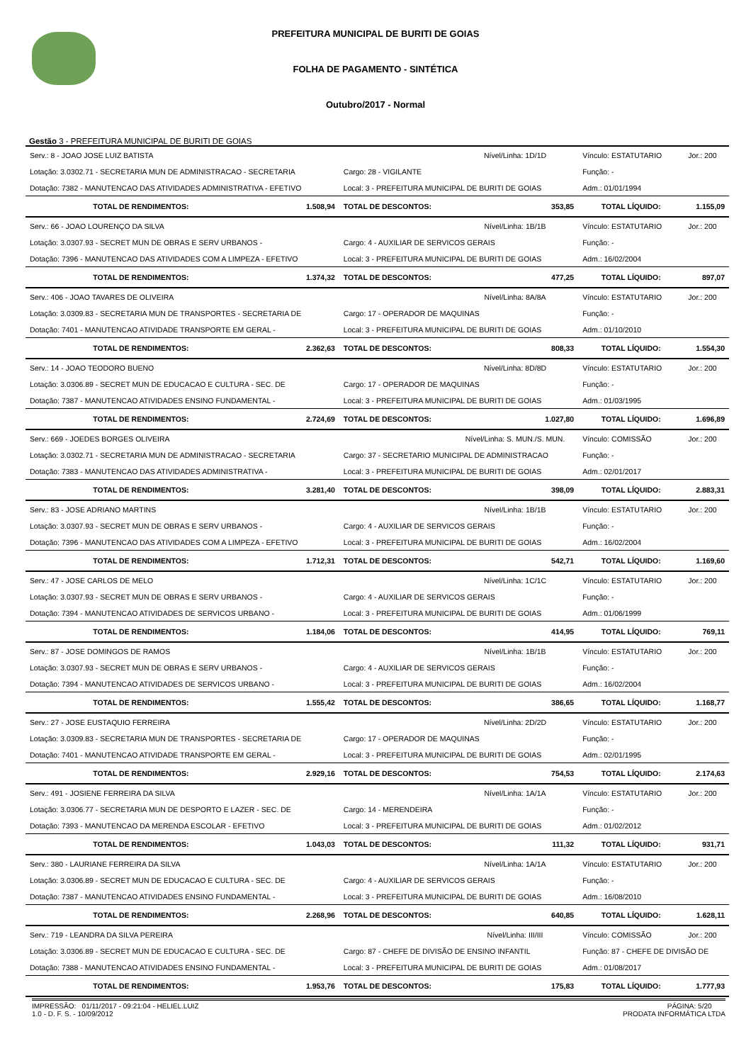PREFEITURA MUNICIPAL DE BURITI DE GOIAS
FOLHA DE PAGAMENTO - SINTÉTICA
Outubro/2017 - Normal
Gestão 3 - PREFEITURA MUNICIPAL DE BURITI DE GOIAS
| Serv.: 8 - JOAO JOSE LUIZ BATISTA | | | Nível/Linha: 1D/1D | Vínculo: ESTATUTARIO | Jor.: 200 |
| Lotação: 3.0302.71 - SECRETARIA MUN DE ADMINISTRACAO - SECRETARIA | | Cargo: 28 - VIGILANTE | | Função: - | |
| Dotação: 7382 - MANUTENCAO DAS ATIVIDADES ADMINISTRATIVA - EFETIVO | | Local: 3 - PREFEITURA MUNICIPAL DE BURITI DE GOIAS | | Adm.: 01/01/1994 | |
| TOTAL DE RENDIMENTOS: | 1.508,94 | TOTAL DE DESCONTOS: | 353,85 | TOTAL LÍQUIDO: | 1.155,09 |
| Serv.: 66 - JOAO LOURENÇO DA SILVA | | | Nível/Linha: 1B/1B | Vínculo: ESTATUTARIO | Jor.: 200 |
| Lotação: 3.0307.93 - SECRET MUN DE OBRAS E SERV URBANOS - | | Cargo: 4 - AUXILIAR DE SERVICOS GERAIS | | Função: - | |
| Dotação: 7396 - MANUTENCAO DAS ATIVIDADES COM A LIMPEZA - EFETIVO | | Local: 3 - PREFEITURA MUNICIPAL DE BURITI DE GOIAS | | Adm.: 16/02/2004 | |
| TOTAL DE RENDIMENTOS: | 1.374,32 | TOTAL DE DESCONTOS: | 477,25 | TOTAL LÍQUIDO: | 897,07 |
| Serv.: 406 - JOAO TAVARES DE OLIVEIRA | | | Nível/Linha: 8A/8A | Vínculo: ESTATUTARIO | Jor.: 200 |
| Lotação: 3.0309.83 - SECRETARIA MUN DE TRANSPORTES - SECRETARIA DE | | Cargo: 17 - OPERADOR DE MAQUINAS | | Função: - | |
| Dotação: 7401 - MANUTENCAO ATIVIDADE TRANSPORTE EM GERAL - | | Local: 3 - PREFEITURA MUNICIPAL DE BURITI DE GOIAS | | Adm.: 01/10/2010 | |
| TOTAL DE RENDIMENTOS: | 2.362,63 | TOTAL DE DESCONTOS: | 808,33 | TOTAL LÍQUIDO: | 1.554,30 |
| Serv.: 14 - JOAO TEODORO BUENO | | | Nível/Linha: 8D/8D | Vínculo: ESTATUTARIO | Jor.: 200 |
| Lotação: 3.0306.89 - SECRET MUN DE EDUCACAO E CULTURA - SEC. DE | | Cargo: 17 - OPERADOR DE MAQUINAS | | Função: - | |
| Dotação: 7387 - MANUTENCAO ATIVIDADES ENSINO FUNDAMENTAL - | | Local: 3 - PREFEITURA MUNICIPAL DE BURITI DE GOIAS | | Adm.: 01/03/1995 | |
| TOTAL DE RENDIMENTOS: | 2.724,69 | TOTAL DE DESCONTOS: | 1.027,80 | TOTAL LÍQUIDO: | 1.696,89 |
| Serv.: 669 - JOEDES BORGES OLIVEIRA | | | Nível/Linha: S. MUN./S. MUN. | Vínculo: COMISSÃO | Jor.: 200 |
| Lotação: 3.0302.71 - SECRETARIA MUN DE ADMINISTRACAO - SECRETARIA | | Cargo: 37 - SECRETARIO MUNICIPAL DE ADMINISTRACAO | | Função: - | |
| Dotação: 7383 - MANUTENCAO DAS ATIVIDADES ADMINISTRATIVA - | | Local: 3 - PREFEITURA MUNICIPAL DE BURITI DE GOIAS | | Adm.: 02/01/2017 | |
| TOTAL DE RENDIMENTOS: | 3.281,40 | TOTAL DE DESCONTOS: | 398,09 | TOTAL LÍQUIDO: | 2.883,31 |
| Serv.: 83 - JOSE ADRIANO MARTINS | | | Nível/Linha: 1B/1B | Vínculo: ESTATUTARIO | Jor.: 200 |
| Lotação: 3.0307.93 - SECRET MUN DE OBRAS E SERV URBANOS - | | Cargo: 4 - AUXILIAR DE SERVICOS GERAIS | | Função: - | |
| Dotação: 7396 - MANUTENCAO DAS ATIVIDADES COM A LIMPEZA - EFETIVO | | Local: 3 - PREFEITURA MUNICIPAL DE BURITI DE GOIAS | | Adm.: 16/02/2004 | |
| TOTAL DE RENDIMENTOS: | 1.712,31 | TOTAL DE DESCONTOS: | 542,71 | TOTAL LÍQUIDO: | 1.169,60 |
| Serv.: 47 - JOSE CARLOS DE MELO | | | Nível/Linha: 1C/1C | Vínculo: ESTATUTARIO | Jor.: 200 |
| Lotação: 3.0307.93 - SECRET MUN DE OBRAS E SERV URBANOS - | | Cargo: 4 - AUXILIAR DE SERVICOS GERAIS | | Função: - | |
| Dotação: 7394 - MANUTENCAO ATIVIDADES DE SERVICOS URBANO - | | Local: 3 - PREFEITURA MUNICIPAL DE BURITI DE GOIAS | | Adm.: 01/06/1999 | |
| TOTAL DE RENDIMENTOS: | 1.184,06 | TOTAL DE DESCONTOS: | 414,95 | TOTAL LÍQUIDO: | 769,11 |
| Serv.: 87 - JOSE DOMINGOS DE RAMOS | | | Nível/Linha: 1B/1B | Vínculo: ESTATUTARIO | Jor.: 200 |
| Lotação: 3.0307.93 - SECRET MUN DE OBRAS E SERV URBANOS - | | Cargo: 4 - AUXILIAR DE SERVICOS GERAIS | | Função: - | |
| Dotação: 7394 - MANUTENCAO ATIVIDADES DE SERVICOS URBANO - | | Local: 3 - PREFEITURA MUNICIPAL DE BURITI DE GOIAS | | Adm.: 16/02/2004 | |
| TOTAL DE RENDIMENTOS: | 1.555,42 | TOTAL DE DESCONTOS: | 386,65 | TOTAL LÍQUIDO: | 1.168,77 |
| Serv.: 27 - JOSE EUSTAQUIO FERREIRA | | | Nível/Linha: 2D/2D | Vínculo: ESTATUTARIO | Jor.: 200 |
| Lotação: 3.0309.83 - SECRETARIA MUN DE TRANSPORTES - SECRETARIA DE | | Cargo: 17 - OPERADOR DE MAQUINAS | | Função: - | |
| Dotação: 7401 - MANUTENCAO ATIVIDADE TRANSPORTE EM GERAL - | | Local: 3 - PREFEITURA MUNICIPAL DE BURITI DE GOIAS | | Adm.: 02/01/1995 | |
| TOTAL DE RENDIMENTOS: | 2.929,16 | TOTAL DE DESCONTOS: | 754,53 | TOTAL LÍQUIDO: | 2.174,63 |
| Serv.: 491 - JOSIENE FERREIRA DA SILVA | | | Nível/Linha: 1A/1A | Vínculo: ESTATUTARIO | Jor.: 200 |
| Lotação: 3.0306.77 - SECRETARIA MUN DE DESPORTO E LAZER - SEC. DE | | Cargo: 14 - MERENDEIRA | | Função: - | |
| Dotação: 7393 - MANUTENCAO DA MERENDA ESCOLAR - EFETIVO | | Local: 3 - PREFEITURA MUNICIPAL DE BURITI DE GOIAS | | Adm.: 01/02/2012 | |
| TOTAL DE RENDIMENTOS: | 1.043,03 | TOTAL DE DESCONTOS: | 111,32 | TOTAL LÍQUIDO: | 931,71 |
| Serv.: 380 - LAURIANE FERREIRA DA SILVA | | | Nível/Linha: 1A/1A | Vínculo: ESTATUTARIO | Jor.: 200 |
| Lotação: 3.0306.89 - SECRET MUN DE EDUCACAO E CULTURA - SEC. DE | | Cargo: 4 - AUXILIAR DE SERVICOS GERAIS | | Função: - | |
| Dotação: 7387 - MANUTENCAO ATIVIDADES ENSINO FUNDAMENTAL - | | Local: 3 - PREFEITURA MUNICIPAL DE BURITI DE GOIAS | | Adm.: 16/08/2010 | |
| TOTAL DE RENDIMENTOS: | 2.268,96 | TOTAL DE DESCONTOS: | 640,85 | TOTAL LÍQUIDO: | 1.628,11 |
| Serv.: 719 - LEANDRA DA SILVA PEREIRA | | | Nível/Linha: III/III | Vínculo: COMISSÃO | Jor.: 200 |
| Lotação: 3.0306.89 - SECRET MUN DE EDUCACAO E CULTURA - SEC. DE | | Cargo: 87 - CHEFE DE DIVISÃO DE ENSINO INFANTIL | | Função: 87 - CHEFE DE DIVISÃO DE | |
| Dotação: 7388 - MANUTENCAO ATIVIDADES ENSINO FUNDAMENTAL - | | Local: 3 - PREFEITURA MUNICIPAL DE BURITI DE GOIAS | | Adm.: 01/08/2017 | |
| TOTAL DE RENDIMENTOS: | 1.953,76 | TOTAL DE DESCONTOS: | 175,83 | TOTAL LÍQUIDO: | 1.777,93 |
IMPRESSÃO: 01/11/2017 - 09:21:04 - HELIEL.LUIZ
1.0 - D. F. S. - 10/09/2012
PÁGINA: 5/20
PRODATA INFORMÁTICA LTDA